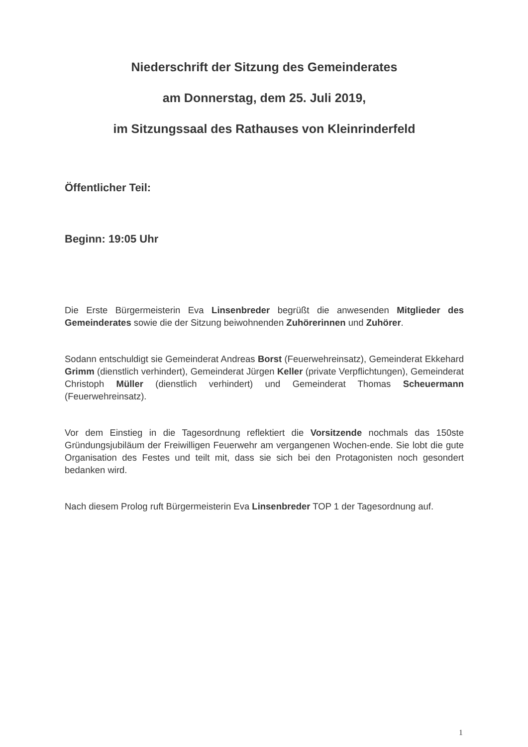Niederschrift der Sitzung des Gemeinderates
am Donnerstag, dem 25. Juli 2019,
im Sitzungssaal des Rathauses von Kleinrinderfeld
Öffentlicher Teil:
Beginn: 19:05 Uhr
Die Erste Bürgermeisterin Eva Linsenbreder begrüßt die anwesenden Mitglieder des Gemeinderates sowie die der Sitzung beiwohnenden Zuhörerinnen und Zuhörer.
Sodann entschuldigt sie Gemeinderat Andreas Borst (Feuerwehreinsatz), Gemeinderat Ekkehard Grimm (dienstlich verhindert), Gemeinderat Jürgen Keller (private Verpflichtungen), Gemeinderat Christoph Müller (dienstlich verhindert) und Gemeinderat Thomas Scheuermann (Feuerwehreinsatz).
Vor dem Einstieg in die Tagesordnung reflektiert die Vorsitzende nochmals das 150ste Gründungsjubiläum der Freiwilligen Feuerwehr am vergangenen Wochen-ende. Sie lobt die gute Organisation des Festes und teilt mit, dass sie sich bei den Protagonisten noch gesondert bedanken wird.
Nach diesem Prolog ruft Bürgermeisterin Eva Linsenbreder TOP 1 der Tagesordnung auf.
1